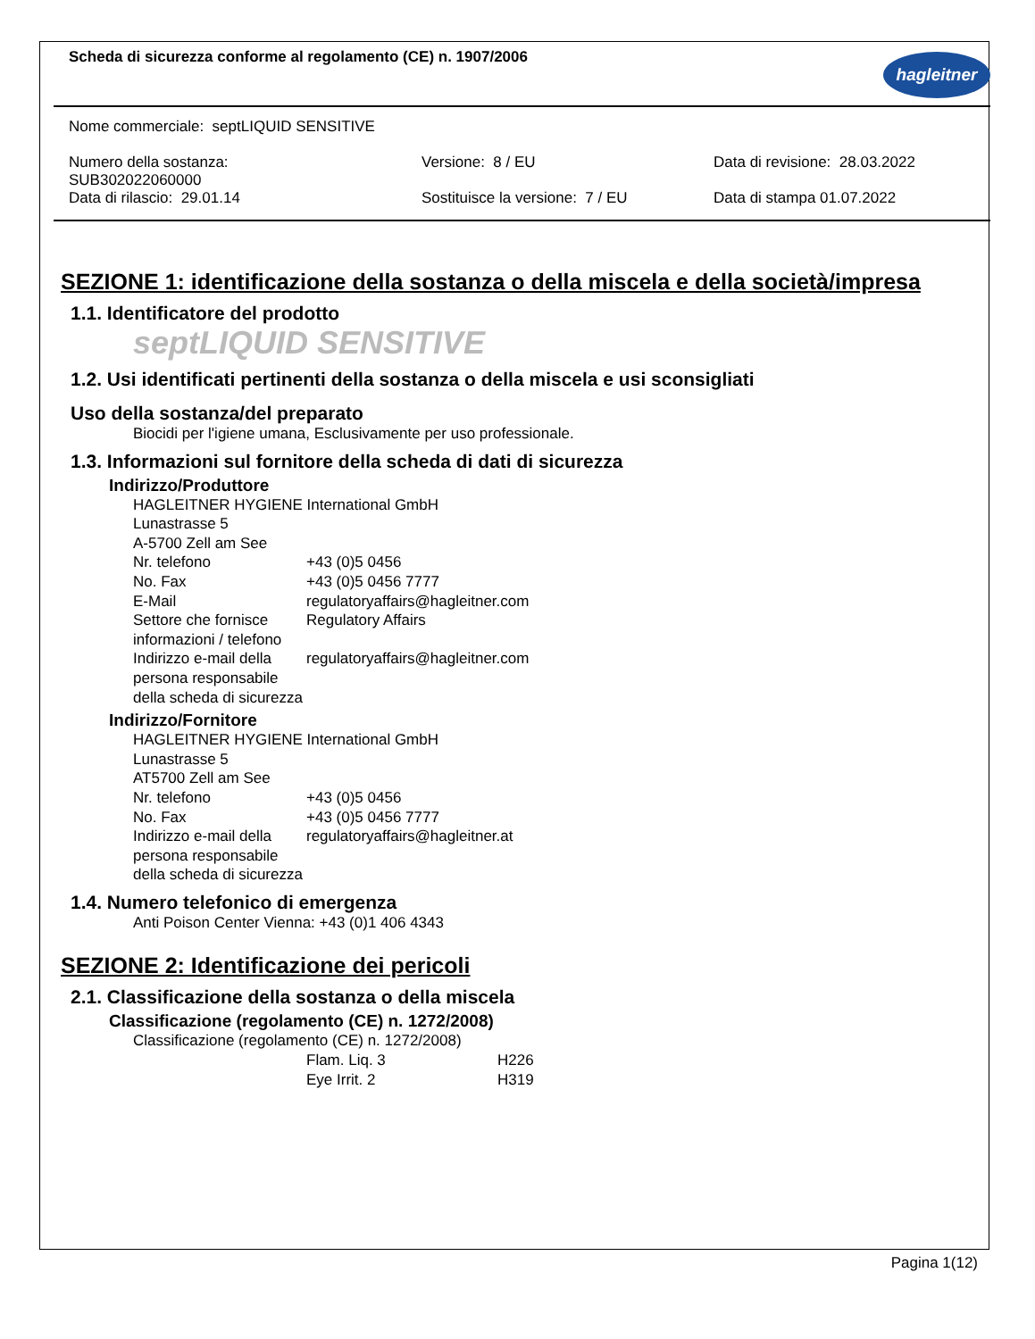Scheda di sicurezza conforme al regolamento (CE) n. 1907/2006
hagleitner
Nome commerciale: septLIQUID SENSITIVE
Numero della sostanza:
SUB302022060000
Versione: 8 / EU Data di revisione: 28.03.2022
Data di rilascio: 29.01.14 Sostituisce la versione: 7 / EU Data di stampa 01.07.2022
SEZIONE 1: identificazione della sostanza o della miscela e della società/impresa
1.1. Identificatore del prodotto
septLIQUID SENSITIVE
1.2. Usi identificati pertinenti della sostanza o della miscela e usi sconsigliati
Uso della sostanza/del preparato
Biocidi per l'igiene umana, Esclusivamente per uso professionale.
1.3. Informazioni sul fornitore della scheda di dati di sicurezza
Indirizzo/Produttore
HAGLEITNER HYGIENE International GmbH
Lunastrasse 5
A-5700 Zell am See
| Nr. telefono | +43 (0)5 0456 |
| No. Fax | +43 (0)5 0456 7777 |
| E-Mail | regulatoryaffairs@hagleitner.com |
| Settore che fornisce informazioni / telefono | Regulatory Affairs |
| Indirizzo e-mail della persona responsabile della scheda di sicurezza | regulatoryaffairs@hagleitner.com |
Indirizzo/Fornitore
HAGLEITNER HYGIENE International GmbH
Lunastrasse 5
AT5700 Zell am See
| Nr. telefono | +43 (0)5 0456 |
| No. Fax | +43 (0)5 0456 7777 |
| Indirizzo e-mail della persona responsabile della scheda di sicurezza | regulatoryaffairs@hagleitner.at |
1.4. Numero telefonico di emergenza
Anti Poison Center Vienna: +43 (0)1 406 4343
SEZIONE 2: Identificazione dei pericoli
2.1. Classificazione della sostanza o della miscela
Classificazione (regolamento (CE) n. 1272/2008)
Classificazione (regolamento (CE) n. 1272/2008)
| Flam. Liq. 3 | H226 |
| Eye Irrit. 2 | H319 |
Pagina 1(12)